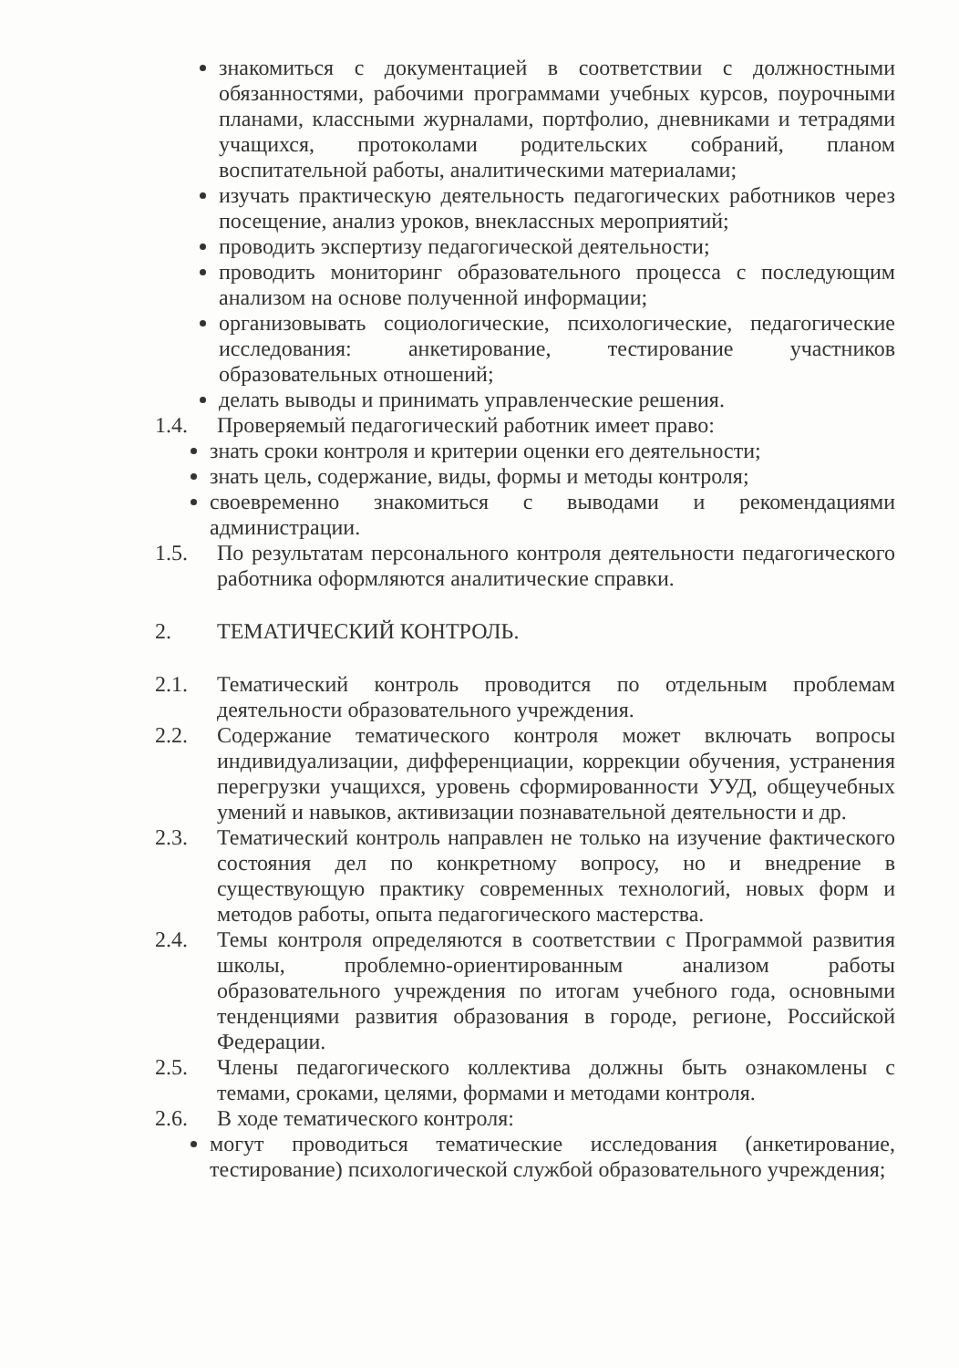знакомиться с документацией в соответствии с должностными обязанностями, рабочими программами учебных курсов, поурочными планами, классными журналами, портфолио, дневниками и тетрадями учащихся, протоколами родительских собраний, планом воспитательной работы, аналитическими материалами;
изучать практическую деятельность педагогических работников через посещение, анализ уроков, внеклассных мероприятий;
проводить экспертизу педагогической деятельности;
проводить мониторинг образовательного процесса с последующим анализом на основе полученной информации;
организовывать социологические, психологические, педагогические исследования: анкетирование, тестирование участников образовательных отношений;
делать выводы и принимать управленческие решения.
1.4. Проверяемый педагогический работник имеет право:
знать сроки контроля и критерии оценки его деятельности;
знать цель, содержание, виды, формы и методы контроля;
своевременно знакомиться с выводами и рекомендациями администрации.
1.5. По результатам персонального контроля деятельности педагогического работника оформляются аналитические справки.
2. ТЕМАТИЧЕСКИЙ КОНТРОЛЬ.
2.1. Тематический контроль проводится по отдельным проблемам деятельности образовательного учреждения.
2.2. Содержание тематического контроля может включать вопросы индивидуализации, дифференциации, коррекции обучения, устранения перегрузки учащихся, уровень сформированности УУД, общеучебных умений и навыков, активизации познавательной деятельности и др.
2.3. Тематический контроль направлен не только на изучение фактического состояния дел по конкретному вопросу, но и внедрение в существующую практику современных технологий, новых форм и методов работы, опыта педагогического мастерства.
2.4. Темы контроля определяются в соответствии с Программой развития школы, проблемно-ориентированным анализом работы образовательного учреждения по итогам учебного года, основными тенденциями развития образования в городе, регионе, Российской Федерации.
2.5. Члены педагогического коллектива должны быть ознакомлены с темами, сроками, целями, формами и методами контроля.
2.6. В ходе тематического контроля:
могут проводиться тематические исследования (анкетирование, тестирование) психологической службой образовательного учреждения;